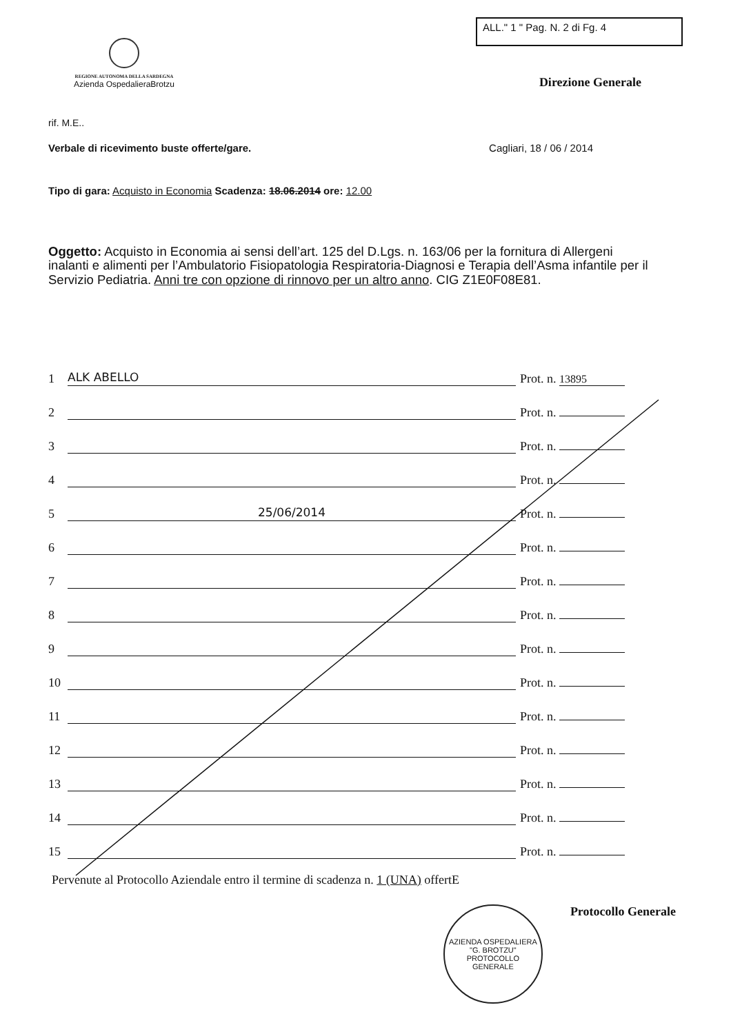REGIONE AUTONOMA DELLA SARDEGNA
Azienda OspedalieraBrotzu
ALL." 1 " Pag. N. 2 di Fg. 4
Direzione Generale
rif. M.E..
Verbale di ricevimento buste offerte/gare. Cagliari, 18 / 06 / 2014
Tipo di gara: Acquisto in Economia Scadenza: 18.06.2014 ore: 12.00
Oggetto: Acquisto in Economia ai sensi dell’art. 125 del D.Lgs. n. 163/06 per la fornitura di Allergeni inalanti e alimenti per l’Ambulatorio Fisiopatologia Respiratoria-Diagnosi e Terapia dell’Asma infantile per il Servizio Pediatria. Anni tre con opzione di rinnovo per un altro anno. CIG Z1E0F08E81.
1 ALK ABELLO Prot. n. 13895
2 Prot. n.
3 Prot. n.
4 Prot. n.
5 25/06/2014 Prot. n.
6 Prot. n.
7 Prot. n.
8 Prot. n.
9 Prot. n.
10 Prot. n.
11 Prot. n.
12 Prot. n.
13 Prot. n.
14 Prot. n.
15 Prot. n.
Pervenute al Protocollo Aziendale entro il termine di scadenza n. 1 (UNA) offertE
AZIENDA OSPEDALIERA "G. BROTZU"
PROTOCOLLO
GENERALE
Protocollo Generale